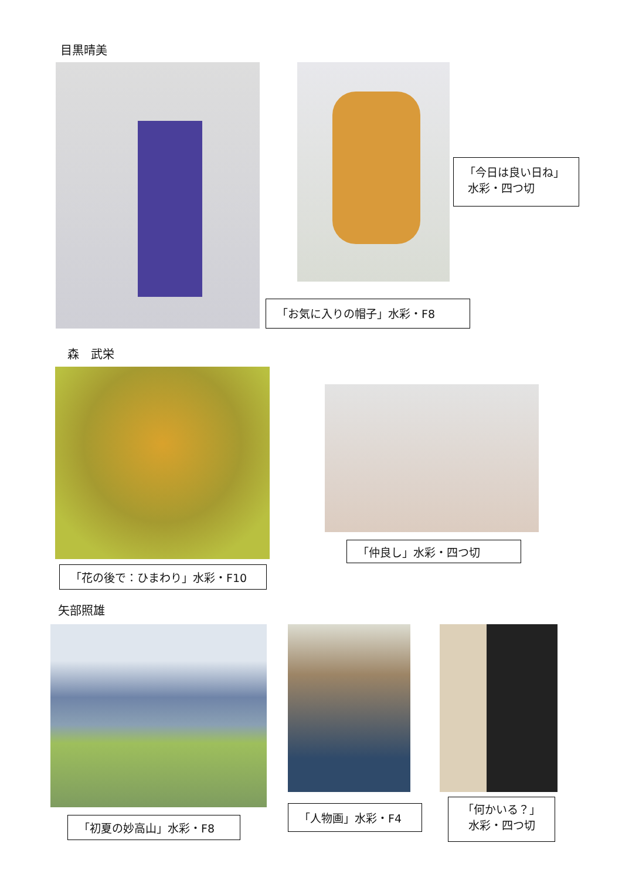目黒晴美
「今日は良い日ね」
水彩・四つ切
「お気に入りの帽子」水彩・F8
森　武栄
「仲良し」水彩・四つ切
「花の後で：ひまわり」水彩・F10
矢部照雄
「人物画」水彩・F4
「何かいる？」
水彩・四つ切
「初夏の妙高山」水彩・F8